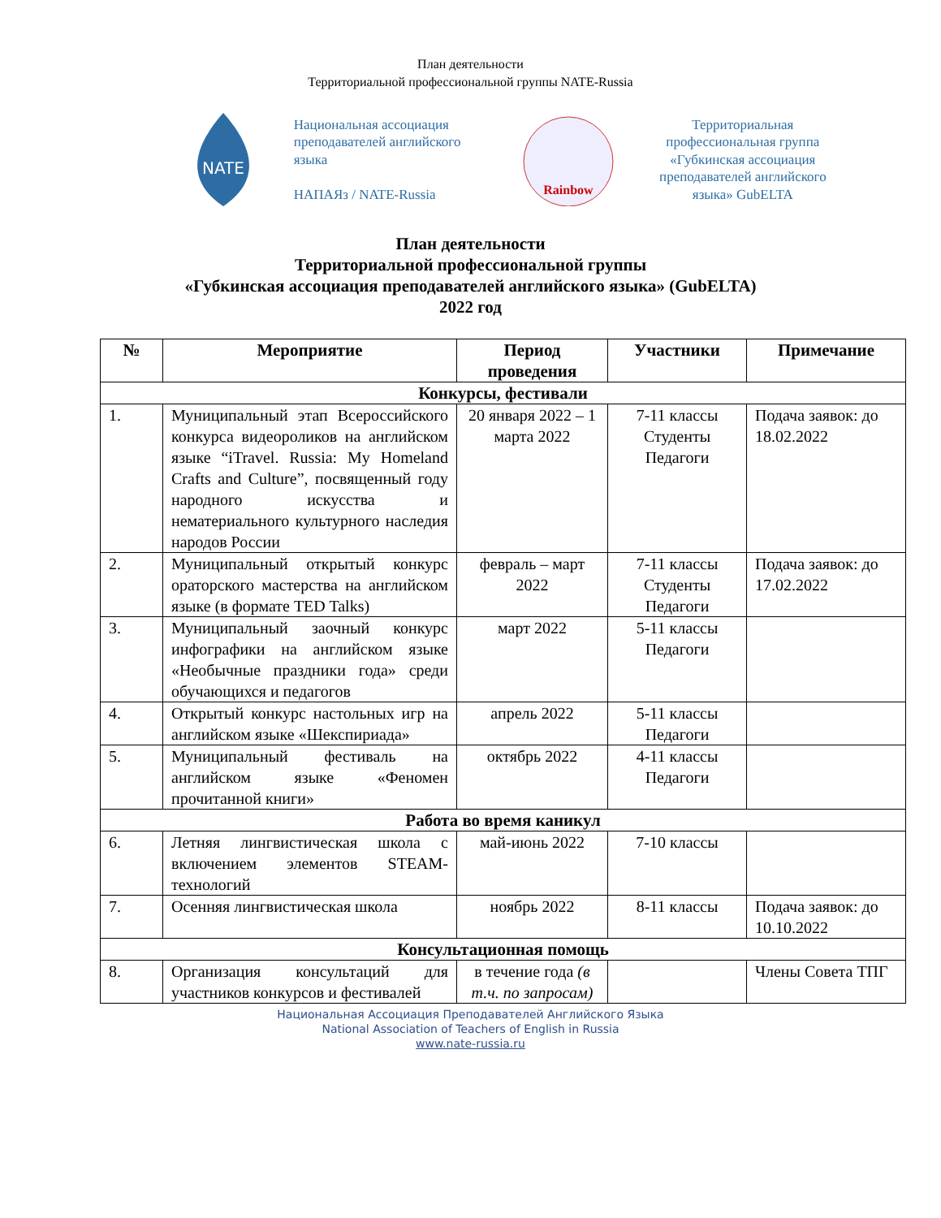План деятельности
Территориальной профессиональной группы NATE-Russia
NATE
Национальная ассоциация преподавателей английского языка
НАПАЯз / NATE-Russia
Rainbow
Территориальная профессиональная группа «Губкинская ассоциация преподавателей английского языка» GubELTA
План деятельности
Территориальной профессиональной группы
«Губкинская ассоциация преподавателей английского языка» (GubELTA)
2022 год
| № | Мероприятие | Период проведения | Участники | Примечание |
| --- | --- | --- | --- | --- |
| Конкурсы, фестивали | | | | |
| 1. | Муниципальный этап Всероссийского конкурса видеороликов на английском языке “iTravel. Russia: My Homeland Crafts and Culture”, посвященный году народного искусства и нематериального культурного наследия народов России | 20 января 2022 – 1 марта 2022 | 7-11 классы Студенты Педагоги | Подача заявок: до 18.02.2022 |
| 2. | Муниципальный открытый конкурс ораторского мастерства на английском языке (в формате TED Talks) | февраль – март 2022 | 7-11 классы Студенты Педагоги | Подача заявок: до 17.02.2022 |
| 3. | Муниципальный заочный конкурс инфографики на английском языке «Необычные праздники года» среди обучающихся и педагогов | март 2022 | 5-11 классы Педагоги | |
| 4. | Открытый конкурс настольных игр на английском языке «Шекспириада» | апрель 2022 | 5-11 классы Педагоги | |
| 5. | Муниципальный фестиваль на английском языке «Феномен прочитанной книги» | октябрь 2022 | 4-11 классы Педагоги | |
| Работа во время каникул | | | | |
| 6. | Летняя лингвистическая школа с включением элементов STEAM-технологий | май-июнь 2022 | 7-10 классы | |
| 7. | Осенняя лингвистическая школа | ноябрь 2022 | 8-11 классы | Подача заявок: до 10.10.2022 |
| Консультационная помощь | | | | |
| 8. | Организация консультаций для участников конкурсов и фестивалей | в течение года (в т.ч. по запросам) | | Члены Совета ТПГ |
Национальная Ассоциация Преподавателей Английского Языка
National Association of Teachers of English in Russia
www.nate-russia.ru